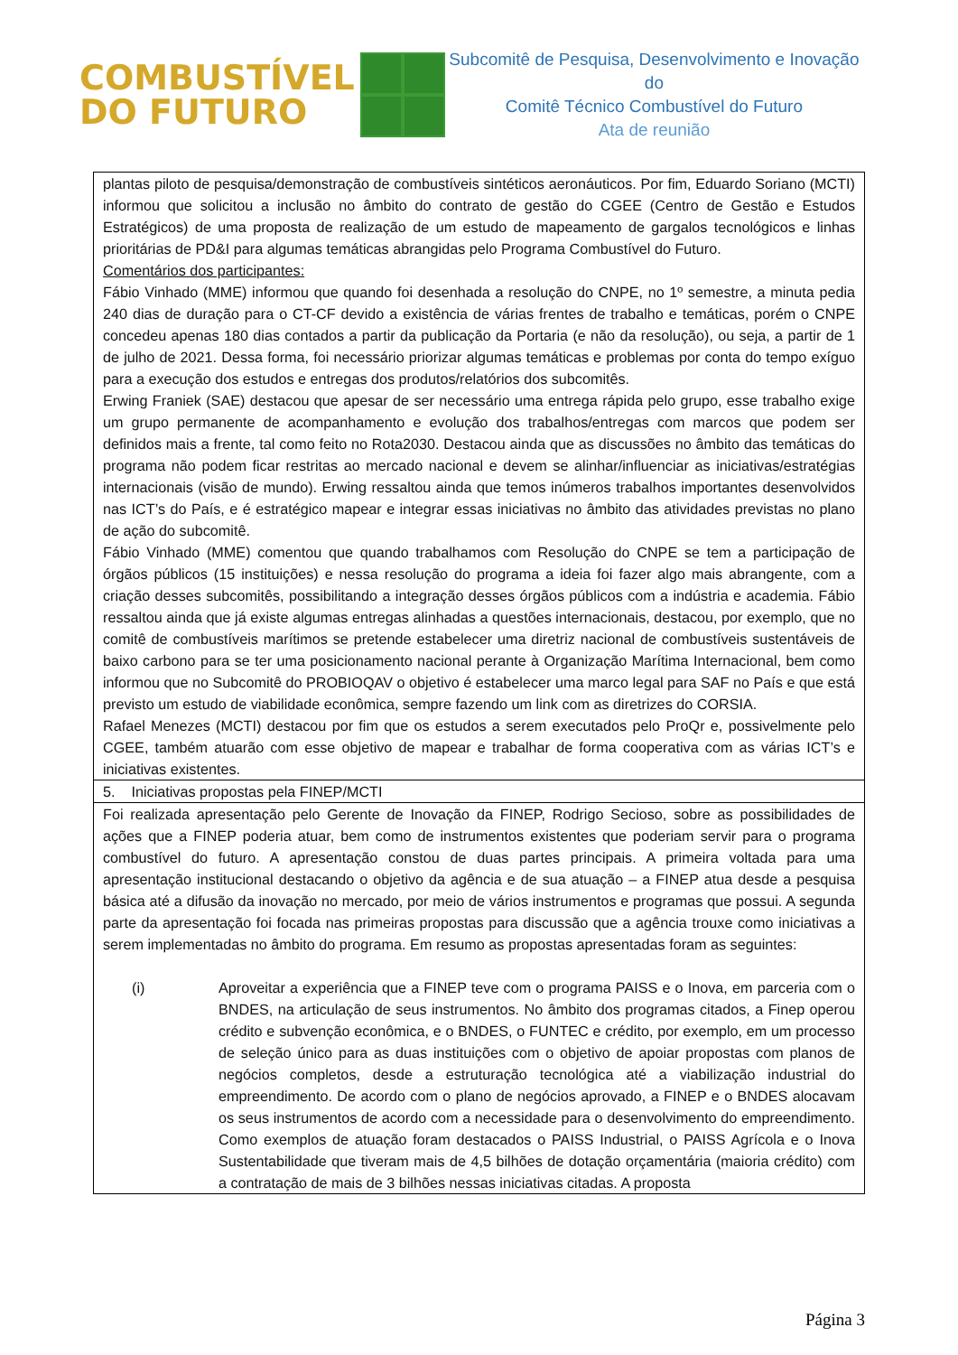COMBUSTÍVEL
DO FUTURO
Subcomitê de Pesquisa, Desenvolvimento e Inovação do
Comitê Técnico Combustível do Futuro
Ata de reunião
| plantas piloto de pesquisa/demonstração de combustíveis sintéticos aeronáuticos. Por fim, Eduardo Soriano (MCTI) informou que solicitou a inclusão no âmbito do contrato de gestão do CGEE (Centro de Gestão e Estudos Estratégicos) de uma proposta de realização de um estudo de mapeamento de gargalos tecnológicos e linhas prioritárias de PD&I para algumas temáticas abrangidas pelo Programa Combustível do Futuro. Comentários dos participantes: Fábio Vinhado (MME) informou que quando foi desenhada a resolução do CNPE, no 1º semestre, a minuta pedia 240 dias de duração para o CT-CF devido a existência de várias frentes de trabalho e temáticas, porém o CNPE concedeu apenas 180 dias contados a partir da publicação da Portaria (e não da resolução), ou seja, a partir de 1 de julho de 2021. Dessa forma, foi necessário priorizar algumas temáticas e problemas por conta do tempo exíguo para a execução dos estudos e entregas dos produtos/relatórios dos subcomitês. Erwing Franiek (SAE) destacou que apesar de ser necessário uma entrega rápida pelo grupo, esse trabalho exige um grupo permanente de acompanhamento e evolução dos trabalhos/entregas com marcos que podem ser definidos mais a frente, tal como feito no Rota2030. Destacou ainda que as discussões no âmbito das temáticas do programa não podem ficar restritas ao mercado nacional e devem se alinhar/influenciar as iniciativas/estratégias internacionais (visão de mundo). Erwing ressaltou ainda que temos inúmeros trabalhos importantes desenvolvidos nas ICT’s do País, e é estratégico mapear e integrar essas iniciativas no âmbito das atividades previstas no plano de ação do subcomitê. Fábio Vinhado (MME) comentou que quando trabalhamos com Resolução do CNPE se tem a participação de órgãos públicos (15 instituições) e nessa resolução do programa a ideia foi fazer algo mais abrangente, com a criação desses subcomitês, possibilitando a integração desses órgãos públicos com a indústria e academia. Fábio ressaltou ainda que já existe algumas entregas alinhadas a questões internacionais, destacou, por exemplo, que no comitê de combustíveis marítimos se pretende estabelecer uma diretriz nacional de combustíveis sustentáveis de baixo carbono para se ter uma posicionamento nacional perante à Organização Marítima Internacional, bem como informou que no Subcomitê do PROBIOQAV o objetivo é estabelecer uma marco legal para SAF no País e que está previsto um estudo de viabilidade econômica, sempre fazendo um link com as diretrizes do CORSIA. Rafael Menezes (MCTI) destacou por fim que os estudos a serem executados pelo ProQr e, possivelmente pelo CGEE, também atuarão com esse objetivo de mapear e trabalhar de forma cooperativa com as várias ICT’s e iniciativas existentes. |
| 5. Iniciativas propostas pela FINEP/MCTI |
| Foi realizada apresentação pelo Gerente de Inovação da FINEP, Rodrigo Secioso, sobre as possibilidades de ações que a FINEP poderia atuar, bem como de instrumentos existentes que poderiam servir para o programa combustível do futuro. A apresentação constou de duas partes principais. A primeira voltada para uma apresentação institucional destacando o objetivo da agência e de sua atuação – a FINEP atua desde a pesquisa básica até a difusão da inovação no mercado, por meio de vários instrumentos e programas que possui. A segunda parte da apresentação foi focada nas primeiras propostas para discussão que a agência trouxe como iniciativas a serem implementadas no âmbito do programa. Em resumo as propostas apresentadas foram as seguintes: (i) Aproveitar a experiência que a FINEP teve com o programa PAISS e o Inova, em parceria com o BNDES, na articulação de seus instrumentos. No âmbito dos programas citados, a Finep operou crédito e subvenção econômica, e o BNDES, o FUNTEC e crédito, por exemplo, em um processo de seleção único para as duas instituições com o objetivo de apoiar propostas com planos de negócios completos, desde a estruturação tecnológica até a viabilização industrial do empreendimento. De acordo com o plano de negócios aprovado, a FINEP e o BNDES alocavam os seus instrumentos de acordo com a necessidade para o desenvolvimento do empreendimento. Como exemplos de atuação foram destacados o PAISS Industrial, o PAISS Agrícola e o Inova Sustentabilidade que tiveram mais de 4,5 bilhões de dotação orçamentária (maioria crédito) com a contratação de mais de 3 bilhões nessas iniciativas citadas. A proposta |
Página 3